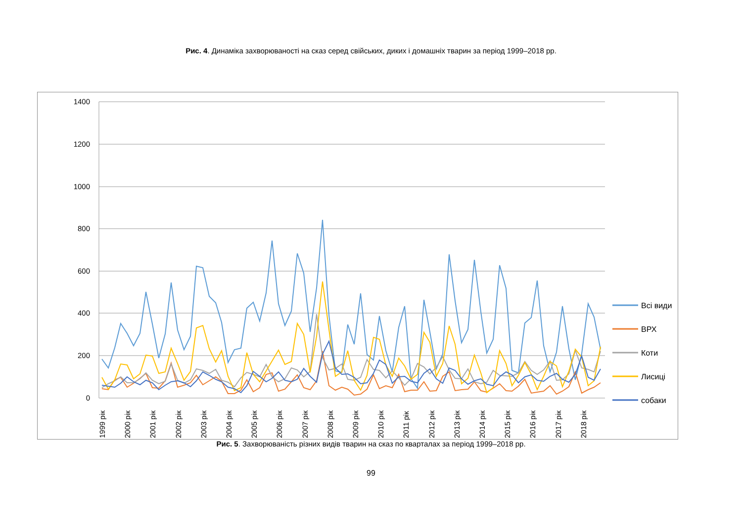Рис. 4. Динаміка захворюваності на сказ серед свійських, диких і домашніх тварин за період 1999–2018 рр.
1400
1200
1000
800
600
400
200
0
1999 рік
2000 рік
2001 рік
2002 рік
2003 рік
2004 рік
2005 рік
2006 рік
2007 рік
2008 рік
2009 рік
2010 рік
2011 рік
2012 рік
2013 рік
2014 рік
2015 рік
2016 рік
2017 рік
2018 рік
Всі види
ВРХ
Коти
Лисиці
собаки
Рис. 5. Захворюваність різних видів тварин на сказ по кварталах за період 1999–2018 рр.
99